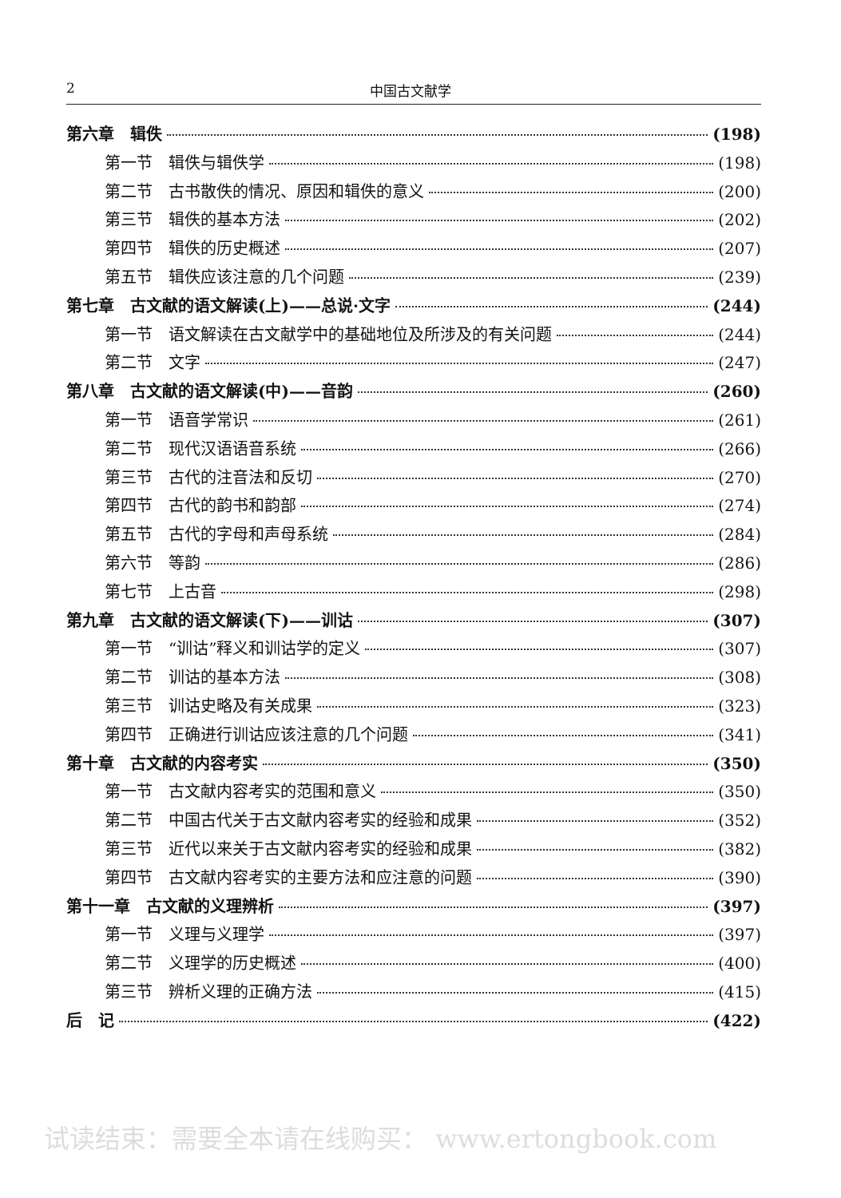2 中国古文献学
第六章　辑佚 (198)
第一节　辑佚与辑佚学 (198)
第二节　古书散佚的情况、原因和辑佚的意义 (200)
第三节　辑佚的基本方法 (202)
第四节　辑佚的历史概述 (207)
第五节　辑佚应该注意的几个问题 (239)
第七章　古文献的语文解读(上)——总说·文字 (244)
第一节　语文解读在古文献学中的基础地位及所涉及的有关问题 (244)
第二节　文字 (247)
第八章　古文献的语文解读(中)——音韵 (260)
第一节　语音学常识 (261)
第二节　现代汉语语音系统 (266)
第三节　古代的注音法和反切 (270)
第四节　古代的韵书和韵部 (274)
第五节　古代的字母和声母系统 (284)
第六节　等韵 (286)
第七节　上古音 (298)
第九章　古文献的语文解读(下)——训诂 (307)
第一节　“训诂”释义和训诂学的定义 (307)
第二节　训诂的基本方法 (308)
第三节　训诂史略及有关成果 (323)
第四节　正确进行训诂应该注意的几个问题 (341)
第十章　古文献的内容考实 (350)
第一节　古文献内容考实的范围和意义 (350)
第二节　中国古代关于古文献内容考实的经验和成果 (352)
第三节　近代以来关于古文献内容考实的经验和成果 (382)
第四节　古文献内容考实的主要方法和应注意的问题 (390)
第十一章　古文献的义理辨析 (397)
第一节　义理与义理学 (397)
第二节　义理学的历史概述 (400)
第三节　辨析义理的正确方法 (415)
后　记 (422)
试读结束：需要全本请在线购买： www.ertongbook.com